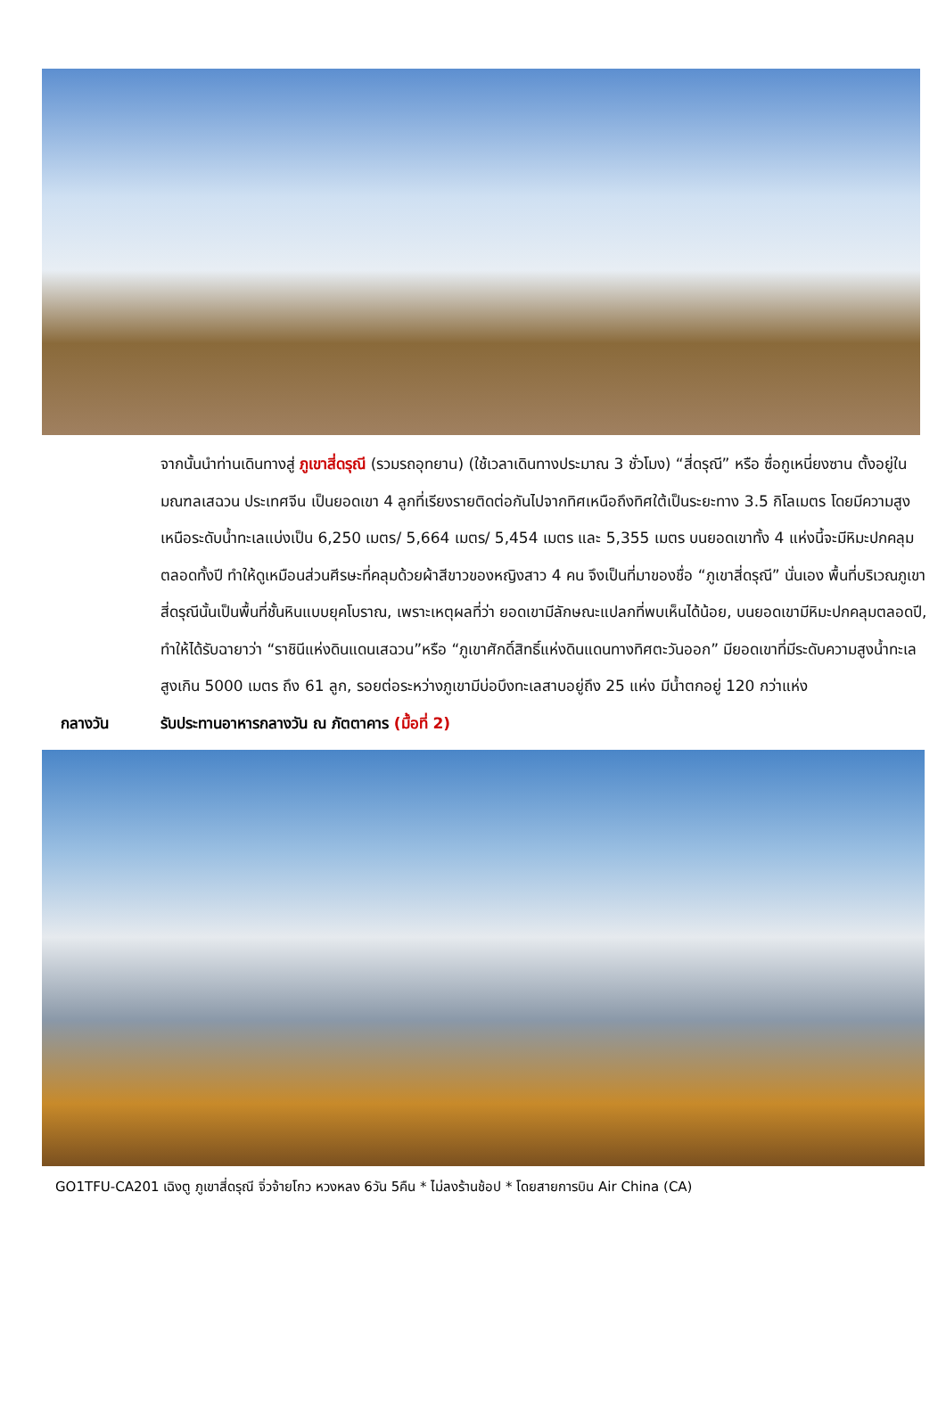จากนั้นนำท่านเดินทางสู่ ภูเขาสี่ดรุณี (รวมรถอุทยาน) (ใช้เวลาเดินทางประมาณ 3 ชั่วโมง) “สี่ดรุณี” หรือ ซื่อกูเหนี่ยงซาน ตั้งอยู่ในมณฑลเสฉวน ประเทศจีน เป็นยอดเขา 4 ลูกที่เรียงรายติดต่อกันไปจากทิศเหนือถึงทิศใต้เป็นระยะทาง 3.5 กิโลเมตร โดยมีความสูงเหนือระดับน้ำทะเลแบ่งเป็น 6,250 เมตร/ 5,664 เมตร/ 5,454 เมตร และ 5,355 เมตร บนยอดเขาทั้ง 4 แห่งนี้จะมีหิมะปกคลุมตลอดทั้งปี ทำให้ดูเหมือนส่วนศีรษะที่คลุมด้วยผ้าสีขาวของหญิงสาว 4 คน จึงเป็นที่มาของชื่อ “ภูเขาสี่ดรุณี” นั่นเอง พื้นที่บริเวณภูเขาสี่ดรุณีนั้นเป็นพื้นที่ชั้นหินแบบยุคโบราณ, เพราะเหตุผลที่ว่า ยอดเขามีลักษณะแปลกที่พบเห็นได้น้อย, บนยอดเขามีหิมะปกคลุมตลอดปี, ทำให้ได้รับฉายาว่า “ราชินีแห่งดินแดนเสฉวน”หรือ “ภูเขาศักดิ์สิทธิ์แห่งดินแดนทางทิศตะวันออก” มียอดเขาที่มีระดับความสูงน้ำทะเลสูงเกิน 5000 เมตร ถึง 61 ลูก, รอยต่อระหว่างภูเขามีบ่อบึงทะเลสาบอยู่ถึง 25 แห่ง มีน้ำตกอยู่ 120 กว่าแห่ง
กลางวัน รับประทานอาหารกลางวัน ณ ภัตตาคาร (มื้อที่ 2)
GO1TFU-CA201 เฉิงตู ภูเขาสี่ดรุณี จิ่วจ้ายโกว หวงหลง 6วัน 5คืน * ไม่ลงร้านช้อป * โดยสายการบิน Air China (CA)